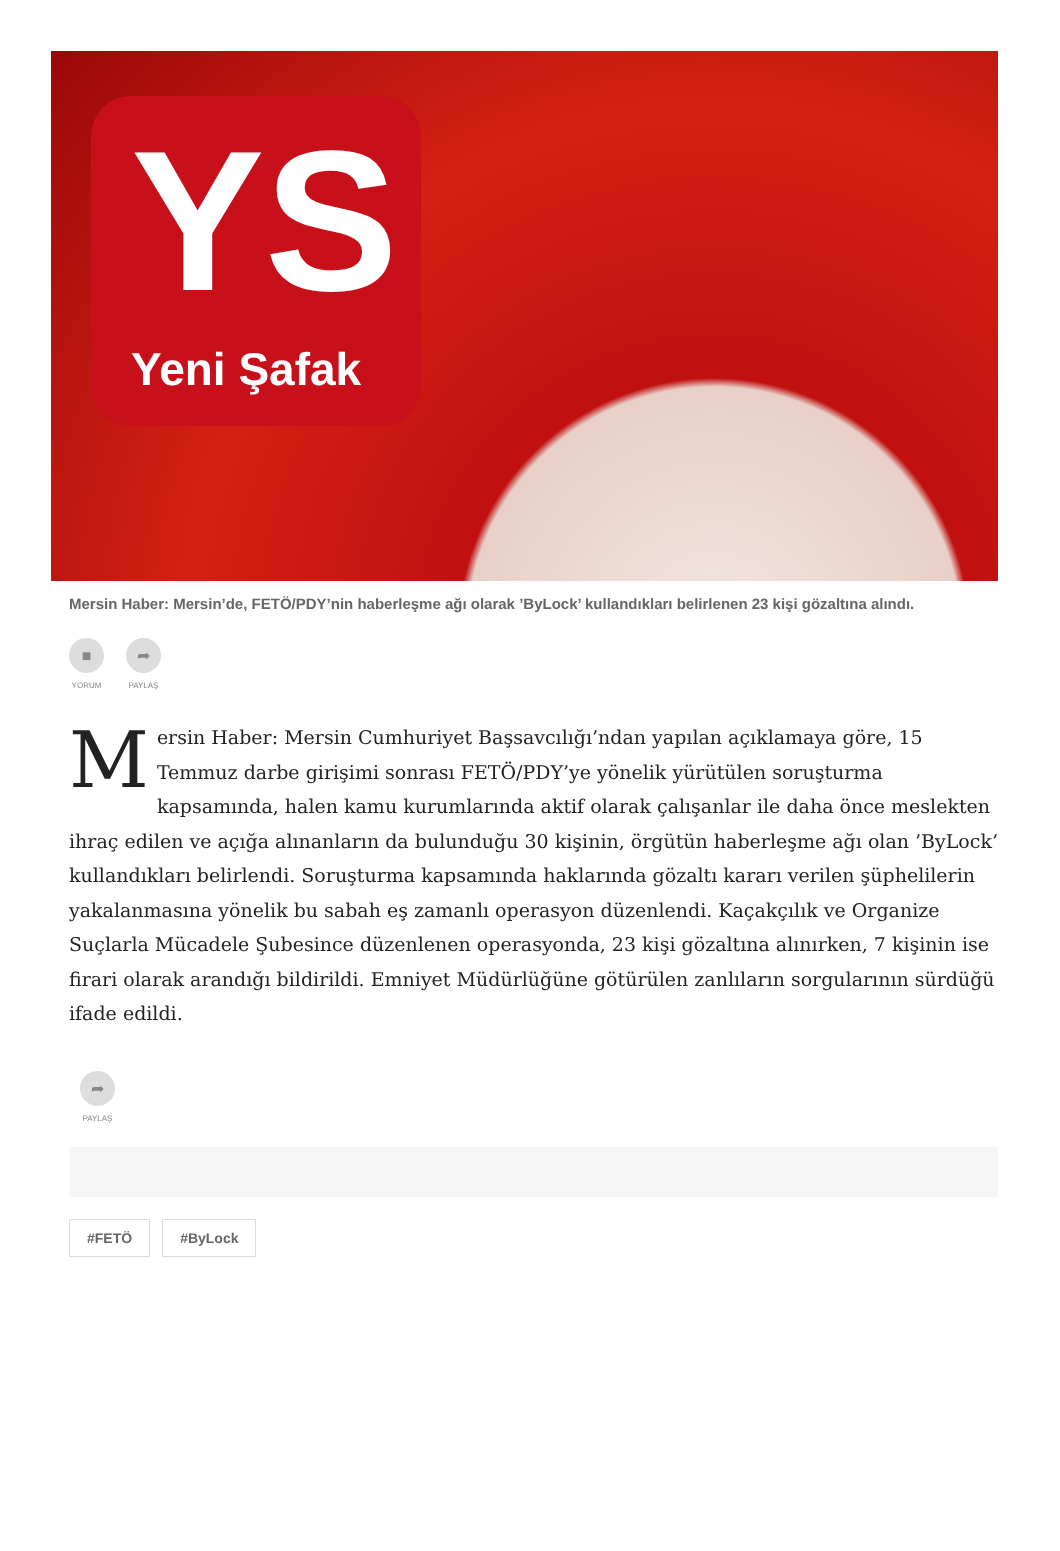YS
Yeni Şafak
Mersin Haber: Mersin’de, FETÖ/PDY’nin haberleşme ağı olarak ’ByLock’ kullandıkları belirlenen 23 kişi gözaltına alındı.
■
YORUM
➦
PAYLAŞ
Mersin Haber: Mersin Cumhuriyet Başsavcılığı’ndan yapılan açıklamaya göre, 15 Temmuz darbe girişimi sonrası FETÖ/PDY’ye yönelik yürütülen soruşturma kapsamında, halen kamu kurumlarında aktif olarak çalışanlar ile daha önce meslekten ihraç edilen ve açığa alınanların da bulunduğu 30 kişinin, örgütün haberleşme ağı olan ’ByLock’ kullandıkları belirlendi. Soruşturma kapsamında haklarında gözaltı kararı verilen şüphelilerin yakalanmasına yönelik bu sabah eş zamanlı operasyon düzenlendi. Kaçakçılık ve Organize Suçlarla Mücadele Şubesince düzenlenen operasyonda, 23 kişi gözaltına alınırken, 7 kişinin ise firari olarak arandığı bildirildi. Emniyet Müdürlüğüne götürülen zanlıların sorgularının sürdüğü ifade edildi.
➦
PAYLAŞ
#FETÖ #ByLock